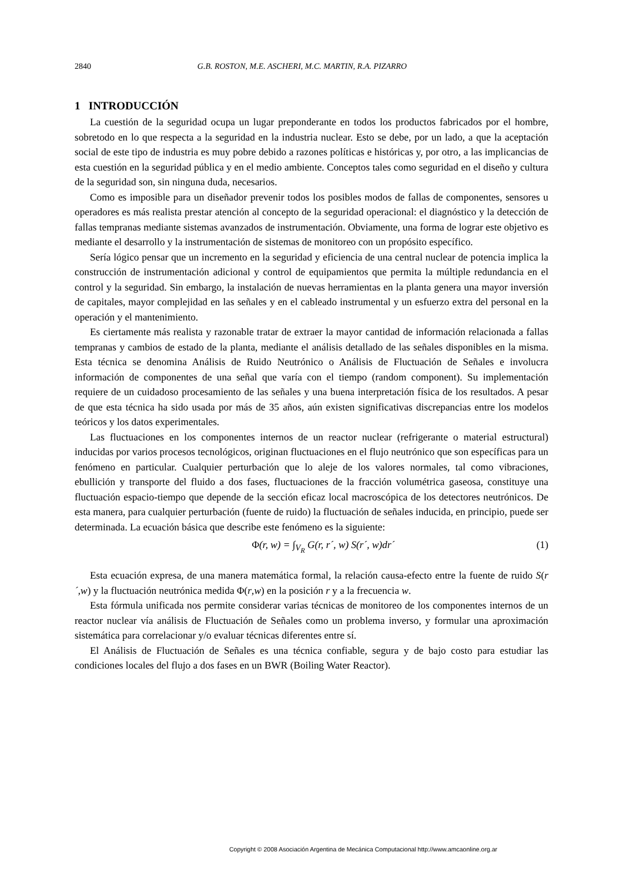2840 G.B. ROSTON, M.E. ASCHERI, M.C. MARTIN, R.A. PIZARRO
1 INTRODUCCIÓN
La cuestión de la seguridad ocupa un lugar preponderante en todos los productos fabricados por el hombre, sobretodo en lo que respecta a la seguridad en la industria nuclear. Esto se debe, por un lado, a que la aceptación social de este tipo de industria es muy pobre debido a razones políticas e históricas y, por otro, a las implicancias de esta cuestión en la seguridad pública y en el medio ambiente. Conceptos tales como seguridad en el diseño y cultura de la seguridad son, sin ninguna duda, necesarios.
Como es imposible para un diseñador prevenir todos los posibles modos de fallas de componentes, sensores u operadores es más realista prestar atención al concepto de la seguridad operacional: el diagnóstico y la detección de fallas tempranas mediante sistemas avanzados de instrumentación. Obviamente, una forma de lograr este objetivo es mediante el desarrollo y la instrumentación de sistemas de monitoreo con un propósito específico.
Sería lógico pensar que un incremento en la seguridad y eficiencia de una central nuclear de potencia implica la construcción de instrumentación adicional y control de equipamientos que permita la múltiple redundancia en el control y la seguridad. Sin embargo, la instalación de nuevas herramientas en la planta genera una mayor inversión de capitales, mayor complejidad en las señales y en el cableado instrumental y un esfuerzo extra del personal en la operación y el mantenimiento.
Es ciertamente más realista y razonable tratar de extraer la mayor cantidad de información relacionada a fallas tempranas y cambios de estado de la planta, mediante el análisis detallado de las señales disponibles en la misma. Esta técnica se denomina Análisis de Ruido Neutrónico o Análisis de Fluctuación de Señales e involucra información de componentes de una señal que varía con el tiempo (random component). Su implementación requiere de un cuidadoso procesamiento de las señales y una buena interpretación física de los resultados. A pesar de que esta técnica ha sido usada por más de 35 años, aún existen significativas discrepancias entre los modelos teóricos y los datos experimentales.
Las fluctuaciones en los componentes internos de un reactor nuclear (refrigerante o material estructural) inducidas por varios procesos tecnológicos, originan fluctuaciones en el flujo neutrónico que son específicas para un fenómeno en particular. Cualquier perturbación que lo aleje de los valores normales, tal como vibraciones, ebullición y transporte del fluido a dos fases, fluctuaciones de la fracción volumétrica gaseosa, constituye una fluctuación espacio-tiempo que depende de la sección eficaz local macroscópica de los detectores neutrónicos. De esta manera, para cualquier perturbación (fuente de ruido) la fluctuación de señales inducida, en principio, puede ser determinada. La ecuación básica que describe este fenómeno es la siguiente:
Φ(r, w) = ∫<sub>V<sub>R</sub></sub> G(r, r´, w) S(r´, w)dr´ (1)
Esta ecuación expresa, de una manera matemática formal, la relación causa-efecto entre la fuente de ruido S(r´,w) y la fluctuación neutrónica medida Φ(r,w) en la posición r y a la frecuencia w.
Esta fórmula unificada nos permite considerar varias técnicas de monitoreo de los componentes internos de un reactor nuclear vía análisis de Fluctuación de Señales como un problema inverso, y formular una aproximación sistemática para correlacionar y/o evaluar técnicas diferentes entre sí.
El Análisis de Fluctuación de Señales es una técnica confiable, segura y de bajo costo para estudiar las condiciones locales del flujo a dos fases en un BWR (Boiling Water Reactor).
Copyright © 2008 Asociación Argentina de Mecánica Computacional http://www.amcaonline.org.ar